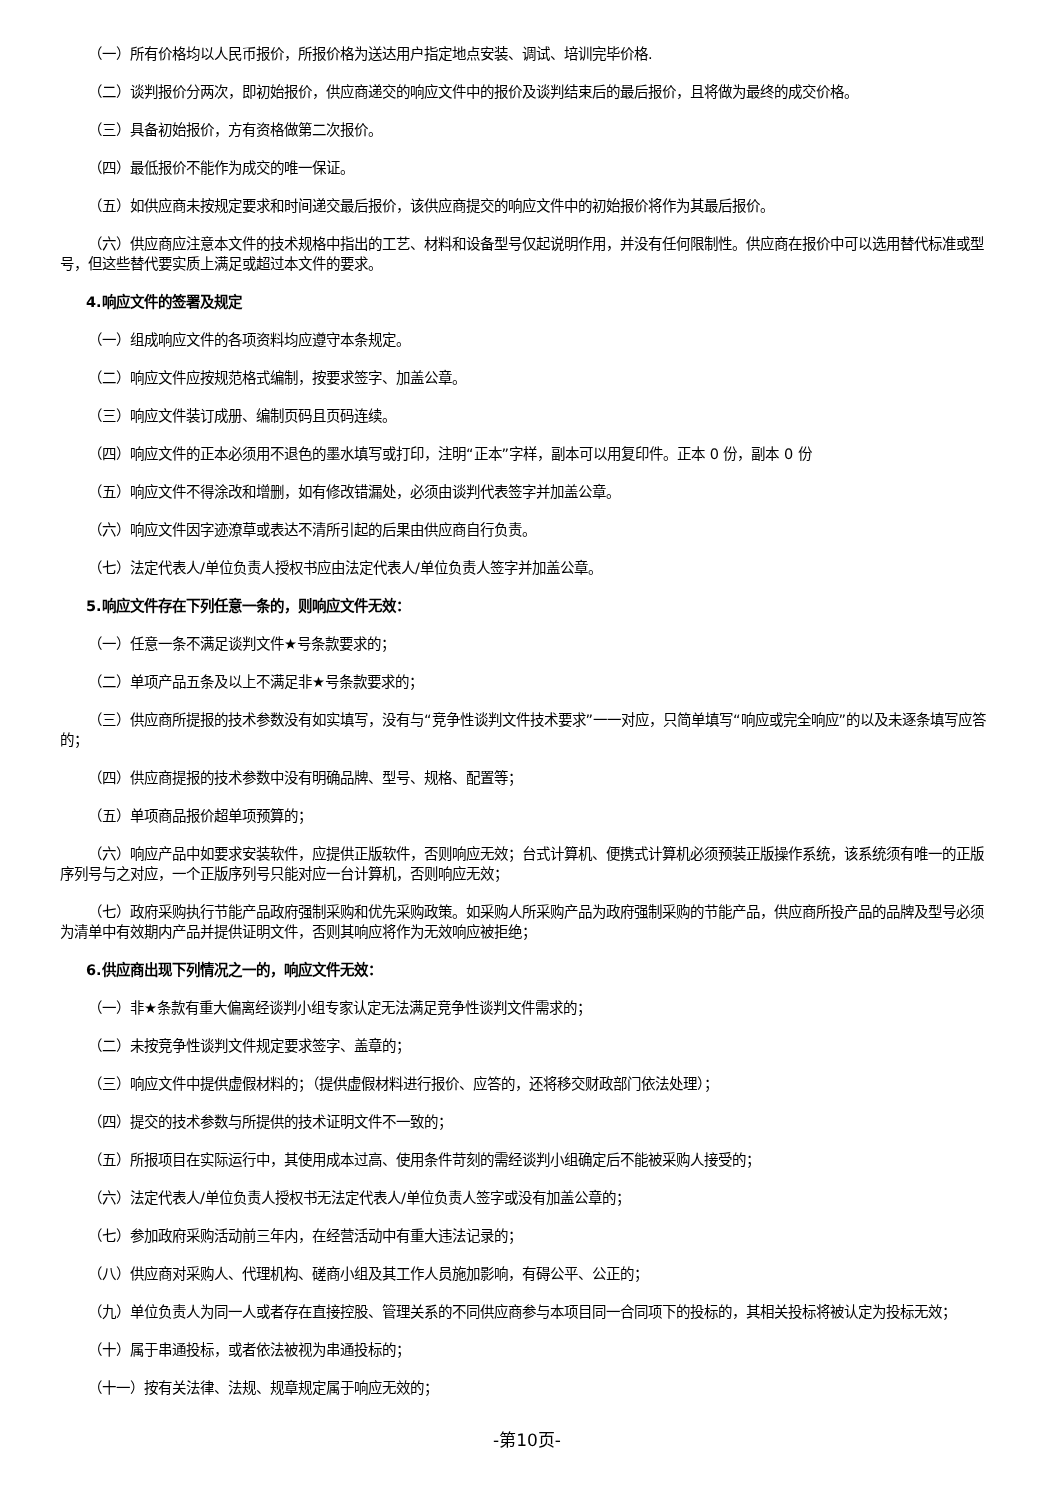（一）所有价格均以人民币报价，所报价格为送达用户指定地点安装、调试、培训完毕价格.
（二）谈判报价分两次，即初始报价，供应商递交的响应文件中的报价及谈判结束后的最后报价，且将做为最终的成交价格。
（三）具备初始报价，方有资格做第二次报价。
（四）最低报价不能作为成交的唯一保证。
（五）如供应商未按规定要求和时间递交最后报价，该供应商提交的响应文件中的初始报价将作为其最后报价。
（六）供应商应注意本文件的技术规格中指出的工艺、材料和设备型号仅起说明作用，并没有任何限制性。供应商在报价中可以选用替代标准或型号，但这些替代要实质上满足或超过本文件的要求。
4.响应文件的签署及规定
（一）组成响应文件的各项资料均应遵守本条规定。
（二）响应文件应按规范格式编制，按要求签字、加盖公章。
（三）响应文件装订成册、编制页码且页码连续。
（四）响应文件的正本必须用不退色的墨水填写或打印，注明“正本”字样，副本可以用复印件。正本 0 份，副本 0 份
（五）响应文件不得涂改和增删，如有修改错漏处，必须由谈判代表签字并加盖公章。
（六）响应文件因字迹潦草或表达不清所引起的后果由供应商自行负责。
（七）法定代表人/单位负责人授权书应由法定代表人/单位负责人签字并加盖公章。
5.响应文件存在下列任意一条的，则响应文件无效：
（一）任意一条不满足谈判文件★号条款要求的；
（二）单项产品五条及以上不满足非★号条款要求的；
（三）供应商所提报的技术参数没有如实填写，没有与“竞争性谈判文件技术要求”一一对应，只简单填写“响应或完全响应”的以及未逐条填写应答的；
（四）供应商提报的技术参数中没有明确品牌、型号、规格、配置等；
（五）单项商品报价超单项预算的；
（六）响应产品中如要求安装软件，应提供正版软件，否则响应无效；台式计算机、便携式计算机必须预装正版操作系统，该系统须有唯一的正版序列号与之对应，一个正版序列号只能对应一台计算机，否则响应无效；
（七）政府采购执行节能产品政府强制采购和优先采购政策。如采购人所采购产品为政府强制采购的节能产品，供应商所投产品的品牌及型号必须为清单中有效期内产品并提供证明文件，否则其响应将作为无效响应被拒绝；
6.供应商出现下列情况之一的，响应文件无效：
（一）非★条款有重大偏离经谈判小组专家认定无法满足竞争性谈判文件需求的；
（二）未按竞争性谈判文件规定要求签字、盖章的；
（三）响应文件中提供虚假材料的；（提供虚假材料进行报价、应答的，还将移交财政部门依法处理）；
（四）提交的技术参数与所提供的技术证明文件不一致的；
（五）所报项目在实际运行中，其使用成本过高、使用条件苛刻的需经谈判小组确定后不能被采购人接受的；
（六）法定代表人/单位负责人授权书无法定代表人/单位负责人签字或没有加盖公章的；
（七）参加政府采购活动前三年内，在经营活动中有重大违法记录的；
（八）供应商对采购人、代理机构、磋商小组及其工作人员施加影响，有碍公平、公正的；
（九）单位负责人为同一人或者存在直接控股、管理关系的不同供应商参与本项目同一合同项下的投标的，其相关投标将被认定为投标无效；
（十）属于串通投标，或者依法被视为串通投标的；
（十一）按有关法律、法规、规章规定属于响应无效的；
-第10页-